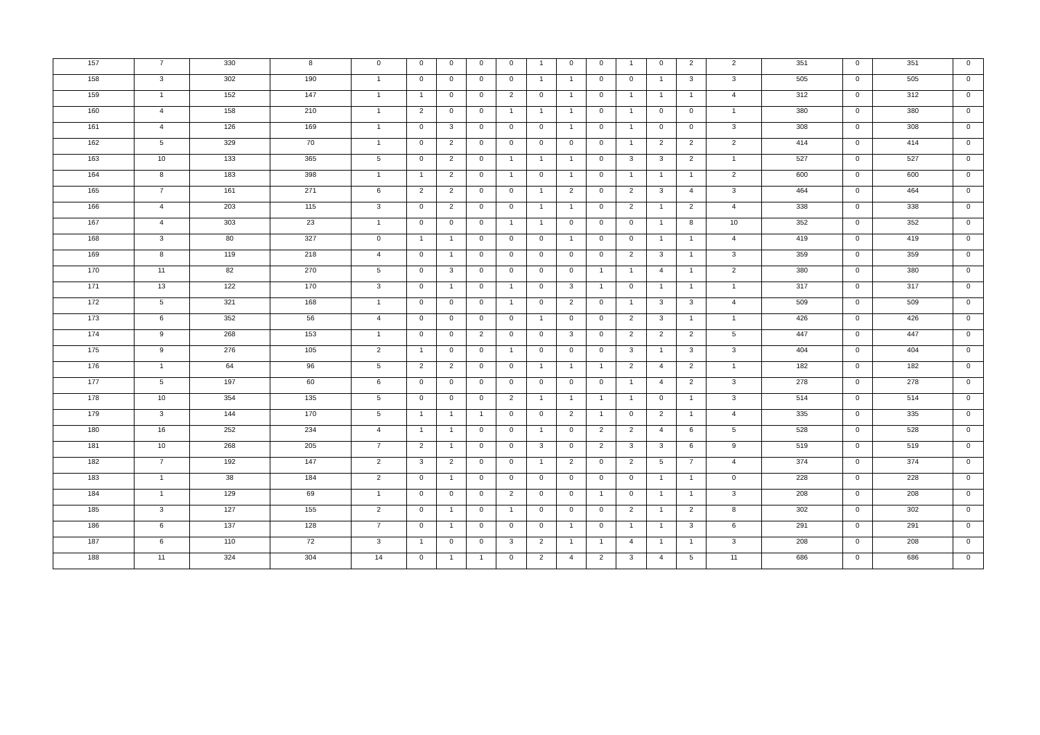| 157 | 7 | 330 | 8 | 0 | 0 | 0 | 0 | 0 | 1 | 0 | 0 | 1 | 0 | 2 | 2 | 351 | 0 | 351 | 0 |
| 158 | 3 | 302 | 190 | 1 | 0 | 0 | 0 | 0 | 1 | 1 | 0 | 0 | 1 | 3 | 3 | 505 | 0 | 505 | 0 |
| 159 | 1 | 152 | 147 | 1 | 1 | 0 | 0 | 2 | 0 | 1 | 0 | 1 | 1 | 1 | 4 | 312 | 0 | 312 | 0 |
| 160 | 4 | 158 | 210 | 1 | 2 | 0 | 0 | 1 | 1 | 1 | 0 | 1 | 0 | 0 | 1 | 380 | 0 | 380 | 0 |
| 161 | 4 | 126 | 169 | 1 | 0 | 3 | 0 | 0 | 0 | 1 | 0 | 1 | 0 | 0 | 3 | 308 | 0 | 308 | 0 |
| 162 | 5 | 329 | 70 | 1 | 0 | 2 | 0 | 0 | 0 | 0 | 0 | 1 | 2 | 2 | 2 | 414 | 0 | 414 | 0 |
| 163 | 10 | 133 | 365 | 5 | 0 | 2 | 0 | 1 | 1 | 1 | 0 | 3 | 3 | 2 | 1 | 527 | 0 | 527 | 0 |
| 164 | 8 | 183 | 398 | 1 | 1 | 2 | 0 | 1 | 0 | 1 | 0 | 1 | 1 | 1 | 2 | 600 | 0 | 600 | 0 |
| 165 | 7 | 161 | 271 | 6 | 2 | 2 | 0 | 0 | 1 | 2 | 0 | 2 | 3 | 4 | 3 | 464 | 0 | 464 | 0 |
| 166 | 4 | 203 | 115 | 3 | 0 | 2 | 0 | 0 | 1 | 1 | 0 | 2 | 1 | 2 | 4 | 338 | 0 | 338 | 0 |
| 167 | 4 | 303 | 23 | 1 | 0 | 0 | 0 | 1 | 1 | 0 | 0 | 0 | 1 | 8 | 10 | 352 | 0 | 352 | 0 |
| 168 | 3 | 80 | 327 | 0 | 1 | 1 | 0 | 0 | 0 | 1 | 0 | 0 | 1 | 1 | 4 | 419 | 0 | 419 | 0 |
| 169 | 8 | 119 | 218 | 4 | 0 | 1 | 0 | 0 | 0 | 0 | 0 | 2 | 3 | 1 | 3 | 359 | 0 | 359 | 0 |
| 170 | 11 | 82 | 270 | 5 | 0 | 3 | 0 | 0 | 0 | 0 | 1 | 1 | 4 | 1 | 2 | 380 | 0 | 380 | 0 |
| 171 | 13 | 122 | 170 | 3 | 0 | 1 | 0 | 1 | 0 | 3 | 1 | 0 | 1 | 1 | 1 | 317 | 0 | 317 | 0 |
| 172 | 5 | 321 | 168 | 1 | 0 | 0 | 0 | 1 | 0 | 2 | 0 | 1 | 3 | 3 | 4 | 509 | 0 | 509 | 0 |
| 173 | 6 | 352 | 56 | 4 | 0 | 0 | 0 | 0 | 1 | 0 | 0 | 2 | 3 | 1 | 1 | 426 | 0 | 426 | 0 |
| 174 | 9 | 268 | 153 | 1 | 0 | 0 | 2 | 0 | 0 | 3 | 0 | 2 | 2 | 2 | 5 | 447 | 0 | 447 | 0 |
| 175 | 9 | 276 | 105 | 2 | 1 | 0 | 0 | 1 | 0 | 0 | 0 | 3 | 1 | 3 | 3 | 404 | 0 | 404 | 0 |
| 176 | 1 | 64 | 96 | 5 | 2 | 2 | 0 | 0 | 1 | 1 | 1 | 2 | 4 | 2 | 1 | 182 | 0 | 182 | 0 |
| 177 | 5 | 197 | 60 | 6 | 0 | 0 | 0 | 0 | 0 | 0 | 0 | 1 | 4 | 2 | 3 | 278 | 0 | 278 | 0 |
| 178 | 10 | 354 | 135 | 5 | 0 | 0 | 0 | 2 | 1 | 1 | 1 | 1 | 0 | 1 | 3 | 514 | 0 | 514 | 0 |
| 179 | 3 | 144 | 170 | 5 | 1 | 1 | 1 | 0 | 0 | 2 | 1 | 0 | 2 | 1 | 4 | 335 | 0 | 335 | 0 |
| 180 | 16 | 252 | 234 | 4 | 1 | 1 | 0 | 0 | 1 | 0 | 2 | 2 | 4 | 6 | 5 | 528 | 0 | 528 | 0 |
| 181 | 10 | 268 | 205 | 7 | 2 | 1 | 0 | 0 | 3 | 0 | 2 | 3 | 3 | 6 | 9 | 519 | 0 | 519 | 0 |
| 182 | 7 | 192 | 147 | 2 | 3 | 2 | 0 | 0 | 1 | 2 | 0 | 2 | 5 | 7 | 4 | 374 | 0 | 374 | 0 |
| 183 | 1 | 38 | 184 | 2 | 0 | 1 | 0 | 0 | 0 | 0 | 0 | 0 | 1 | 1 | 0 | 228 | 0 | 228 | 0 |
| 184 | 1 | 129 | 69 | 1 | 0 | 0 | 0 | 2 | 0 | 0 | 1 | 0 | 1 | 1 | 3 | 208 | 0 | 208 | 0 |
| 185 | 3 | 127 | 155 | 2 | 0 | 1 | 0 | 1 | 0 | 0 | 0 | 2 | 1 | 2 | 8 | 302 | 0 | 302 | 0 |
| 186 | 6 | 137 | 128 | 7 | 0 | 1 | 0 | 0 | 0 | 1 | 0 | 1 | 1 | 3 | 6 | 291 | 0 | 291 | 0 |
| 187 | 6 | 110 | 72 | 3 | 1 | 0 | 0 | 3 | 2 | 1 | 1 | 4 | 1 | 1 | 3 | 208 | 0 | 208 | 0 |
| 188 | 11 | 324 | 304 | 14 | 0 | 1 | 1 | 0 | 2 | 4 | 2 | 3 | 4 | 5 | 11 | 686 | 0 | 686 | 0 |